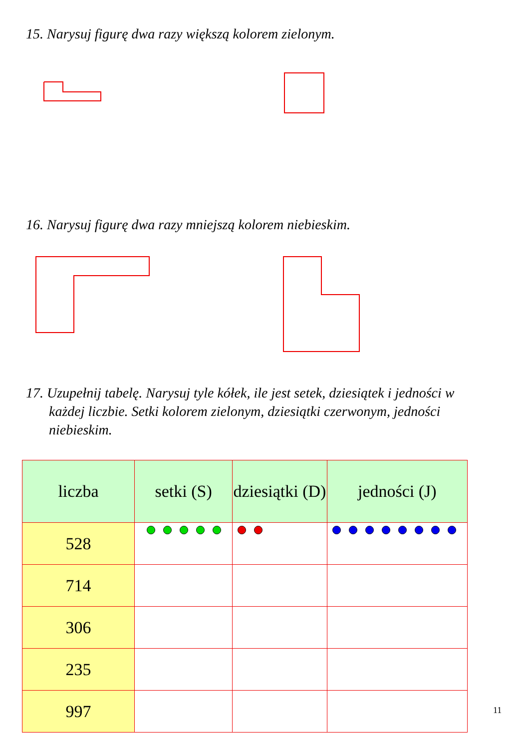15. Narysuj figurę dwa razy większą kolorem zielonym.
16. Narysuj figurę dwa razy mniejszą kolorem niebieskim.
17. Uzupełnij tabelę. Narysuj tyle kółek, ile jest setek, dziesiątek i jedności w każdej liczbie. Setki kolorem zielonym, dziesiątki czerwonym, jedności niebieskim.
| liczba | setki (S) | dziesiątki (D) | jedności (J) |
| --- | --- | --- | --- |
| 528 | | | |
| 714 | | | |
| 306 | | | |
| 235 | | | |
| 997 | | | |
11